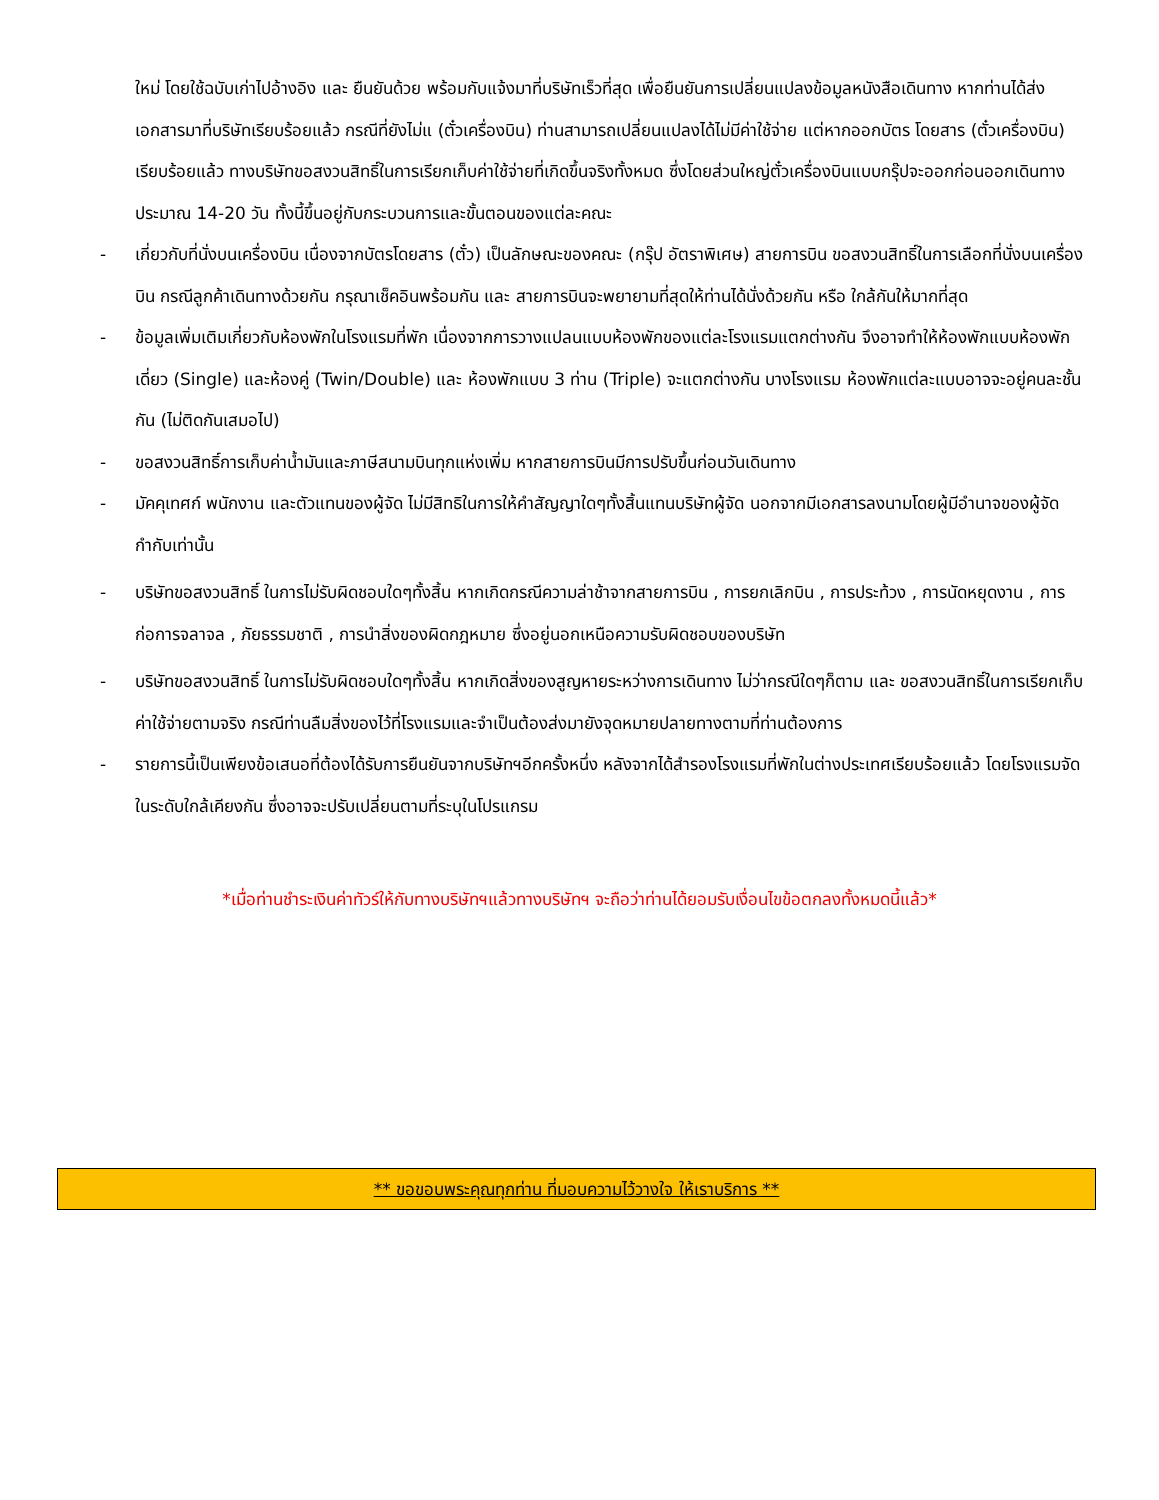ใหม่ โดยใช้ฉบับเก่าไปอ้างอิง และ ยืนยันด้วย พร้อมกับแจ้งมาที่บริษัทเร็วที่สุด เพื่อยืนยันการเปลี่ยนแปลงข้อมูลหนังสือเดินทาง หากท่านได้ส่งเอกสารมาที่บริษัทเรียบร้อยแล้ว กรณีที่ยังไม่แ (ตั๋วเครื่องบิน) ท่านสามารถเปลี่ยนแปลงได้ไม่มีค่าใช้จ่าย แต่หากออกบัตร โดยสาร (ตั๋วเครื่องบิน) เรียบร้อยแล้ว ทางบริษัทขอสงวนสิทธิ์ในการเรียกเก็บค่าใช้จ่ายที่เกิดขึ้นจริงทั้งหมด ซึ่งโดยส่วนใหญ่ตั๋วเครื่องบินแบบกรุ๊ปจะออกก่อนออกเดินทางประมาณ 14-20 วัน ทั้งนี้ขึ้นอยู่กับกระบวนการและขั้นตอนของแต่ละคณะ
- เกี่ยวกับที่นั่งบนเครื่องบิน เนื่องจากบัตรโดยสาร (ตั๋ว) เป็นลักษณะของคณะ (กรุ๊ป อัตราพิเศษ) สายการบิน ขอสงวนสิทธิ์ในการเลือกที่นั่งบนเครื่องบิน กรณีลูกค้าเดินทางด้วยกัน กรุณาเช็คอินพร้อมกัน และ สายการบินจะพยายามที่สุดให้ท่านได้นั่งด้วยกัน หรือ ใกล้กันให้มากที่สุด
- ข้อมูลเพิ่มเติมเกี่ยวกับห้องพักในโรงแรมที่พัก เนื่องจากการวางแปลนแบบห้องพักของแต่ละโรงแรมแตกต่างกัน จึงอาจทำให้ห้องพักแบบห้องพักเดี่ยว (Single) และห้องคู่ (Twin/Double) และ ห้องพักแบบ 3 ท่าน (Triple) จะแตกต่างกัน บางโรงแรม ห้องพักแต่ละแบบอาจจะอยู่คนละชั้นกัน (ไม่ติดกันเสมอไป)
- ขอสงวนสิทธิ์การเก็บค่าน้ำมันและภาษีสนามบินทุกแห่งเพิ่ม หากสายการบินมีการปรับขึ้นก่อนวันเดินทาง
- มัคคุเทศก์ พนักงาน และตัวแทนของผู้จัด ไม่มีสิทธิในการให้คำสัญญาใดๆทั้งสิ้นแทนบริษัทผู้จัด นอกจากมีเอกสารลงนามโดยผู้มีอำนาจของผู้จัดกำกับเท่านั้น
- บริษัทขอสงวนสิทธิ์ ในการไม่รับผิดชอบใดๆทั้งสิ้น หากเกิดกรณีความล่าช้าจากสายการบิน , การยกเลิกบิน , การประท้วง , การนัดหยุดงาน , การก่อการจลาจล , ภัยธรรมชาติ , การนำสิ่งของผิดกฎหมาย ซึ่งอยู่นอกเหนือความรับผิดชอบของบริษัท
- บริษัทขอสงวนสิทธิ์ ในการไม่รับผิดชอบใดๆทั้งสิ้น หากเกิดสิ่งของสูญหายระหว่างการเดินทาง ไม่ว่ากรณีใดๆก็ตาม และ ขอสงวนสิทธิ์ในการเรียกเก็บค่าใช้จ่ายตามจริง กรณีท่านลืมสิ่งของไว้ที่โรงแรมและจำเป็นต้องส่งมายังจุดหมายปลายทางตามที่ท่านต้องการ
- รายการนี้เป็นเพียงข้อเสนอที่ต้องได้รับการยืนยันจากบริษัทฯอีกครั้งหนึ่ง หลังจากได้สำรองโรงแรมที่พักในต่างประเทศเรียบร้อยแล้ว โดยโรงแรมจัดในระดับใกล้เคียงกัน ซึ่งอาจจะปรับเปลี่ยนตามที่ระบุในโปรแกรม
*เมื่อท่านชำระเงินค่าทัวร์ให้กับทางบริษัทฯแล้วทางบริษัทฯ จะถือว่าท่านได้ยอมรับเงื่อนไขข้อตกลงทั้งหมดนี้แล้ว*
** ขอขอบพระคุณทุกท่าน ที่มอบความไว้วางใจ ให้เราบริการ **